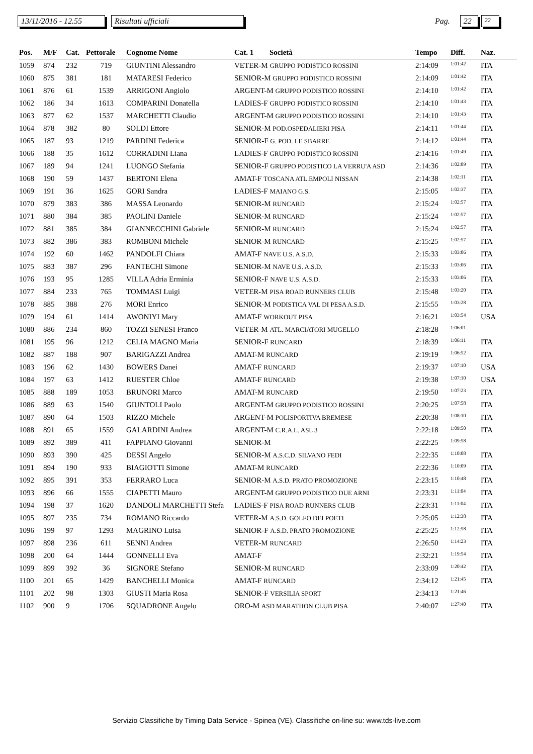13/11/2016 - 12.55
Risultati ufficiali
Pag.
22
22
| Pos. | M/F | Cat. | Pettorale | Cognome Nome | Cat. 1 | Società | Tempo | Diff. | Naz. |
| --- | --- | --- | --- | --- | --- | --- | --- | --- | --- |
| 1059 | 874 | 232 | 719 | GIUNTINI Alessandro | VETER-M GRUPPO PODISTICO ROSSINI | | 2:14:09 | 1:01:42 | ITA |
| 1060 | 875 | 381 | 181 | MATARESI Federico | SENIOR-M GRUPPO PODISTICO ROSSINI | | 2:14:09 | 1:01:42 | ITA |
| 1061 | 876 | 61 | 1539 | ARRIGONI Angiolo | ARGENT-M GRUPPO PODISTICO ROSSINI | | 2:14:10 | 1:01:42 | ITA |
| 1062 | 186 | 34 | 1613 | COMPARINI Donatella | LADIES-F GRUPPO PODISTICO ROSSINI | | 2:14:10 | 1:01:43 | ITA |
| 1063 | 877 | 62 | 1537 | MARCHETTI Claudio | ARGENT-M GRUPPO PODISTICO ROSSINI | | 2:14:10 | 1:01:43 | ITA |
| 1064 | 878 | 382 | 80 | SOLDI Ettore | SENIOR-M POD.OSPEDALIERI PISA | | 2:14:11 | 1:01:44 | ITA |
| 1065 | 187 | 93 | 1219 | PARDINI Federica | SENIOR-F G. POD. LE SBARRE | | 2:14:12 | 1:01:44 | ITA |
| 1066 | 188 | 35 | 1612 | CORRADINI Liana | LADIES-F GRUPPO PODISTICO ROSSINI | | 2:14:16 | 1:01:49 | ITA |
| 1067 | 189 | 94 | 1241 | LUONGO Stefania | SENIOR-F GRUPPO PODISTICO LA VERRU'A ASD | | 2:14:36 | 1:02:09 | ITA |
| 1068 | 190 | 59 | 1437 | BERTONI Elena | AMAT-F TOSCANA ATL.EMPOLI NISSAN | | 2:14:38 | 1:02:11 | ITA |
| 1069 | 191 | 36 | 1625 | GORI Sandra | LADIES-F MAIANO G.S. | | 2:15:05 | 1:02:37 | ITA |
| 1070 | 879 | 383 | 386 | MASSA Leonardo | SENIOR-M RUNCARD | | 2:15:24 | 1:02:57 | ITA |
| 1071 | 880 | 384 | 385 | PAOLINI Daniele | SENIOR-M RUNCARD | | 2:15:24 | 1:02:57 | ITA |
| 1072 | 881 | 385 | 384 | GIANNECCHINI Gabriele | SENIOR-M RUNCARD | | 2:15:24 | 1:02:57 | ITA |
| 1073 | 882 | 386 | 383 | ROMBONI Michele | SENIOR-M RUNCARD | | 2:15:25 | 1:02:57 | ITA |
| 1074 | 192 | 60 | 1462 | PANDOLFI Chiara | AMAT-F NAVE U.S. A.S.D. | | 2:15:33 | 1:03:06 | ITA |
| 1075 | 883 | 387 | 296 | FANTECHI Simone | SENIOR-M NAVE U.S. A.S.D. | | 2:15:33 | 1:03:06 | ITA |
| 1076 | 193 | 95 | 1285 | VILLA Adria Erminia | SENIOR-F NAVE U.S. A.S.D. | | 2:15:33 | 1:03:06 | ITA |
| 1077 | 884 | 233 | 765 | TOMMASI Luigi | VETER-M PISA ROAD RUNNERS CLUB | | 2:15:48 | 1:03:20 | ITA |
| 1078 | 885 | 388 | 276 | MORI Enrico | SENIOR-M PODISTICA VAL DI PESA A.S.D. | | 2:15:55 | 1:03:28 | ITA |
| 1079 | 194 | 61 | 1414 | AWONIYI Mary | AMAT-F WORKOUT PISA | | 2:16:21 | 1:03:54 | USA |
| 1080 | 886 | 234 | 860 | TOZZI SENESI Franco | VETER-M ATL. MARCIATORI MUGELLO | | 2:18:28 | 1:06:01 | |
| 1081 | 195 | 96 | 1212 | CELIA MAGNO Maria | SENIOR-F RUNCARD | | 2:18:39 | 1:06:11 | ITA |
| 1082 | 887 | 188 | 907 | BARIGAZZI Andrea | AMAT-M RUNCARD | | 2:19:19 | 1:06:52 | ITA |
| 1083 | 196 | 62 | 1430 | BOWERS Danei | AMAT-F RUNCARD | | 2:19:37 | 1:07:10 | USA |
| 1084 | 197 | 63 | 1412 | RUESTER Chloe | AMAT-F RUNCARD | | 2:19:38 | 1:07:10 | USA |
| 1085 | 888 | 189 | 1053 | BRUNORI Marco | AMAT-M RUNCARD | | 2:19:50 | 1:07:23 | ITA |
| 1086 | 889 | 63 | 1540 | GIUNTOLI Paolo | ARGENT-M GRUPPO PODISTICO ROSSINI | | 2:20:25 | 1:07:58 | ITA |
| 1087 | 890 | 64 | 1503 | RIZZO Michele | ARGENT-M POLISPORTIVA BREMESE | | 2:20:38 | 1:08:10 | ITA |
| 1088 | 891 | 65 | 1559 | GALARDINI Andrea | ARGENT-M C.R.A.L. ASL 3 | | 2:22:18 | 1:09:50 | ITA |
| 1089 | 892 | 389 | 411 | FAPPIANO Giovanni | SENIOR-M | | 2:22:25 | 1:09:58 | |
| 1090 | 893 | 390 | 425 | DESSI Angelo | SENIOR-M A.S.C.D. SILVANO FEDI | | 2:22:35 | 1:10:08 | ITA |
| 1091 | 894 | 190 | 933 | BIAGIOTTI Simone | AMAT-M RUNCARD | | 2:22:36 | 1:10:09 | ITA |
| 1092 | 895 | 391 | 353 | FERRARO Luca | SENIOR-M A.S.D. PRATO PROMOZIONE | | 2:23:15 | 1:10:48 | ITA |
| 1093 | 896 | 66 | 1555 | CIAPETTI Mauro | ARGENT-M GRUPPO PODISTICO DUE ARNI | | 2:23:31 | 1:11:04 | ITA |
| 1094 | 198 | 37 | 1620 | DANDOLI MARCHETTI Stefa | LADIES-F PISA ROAD RUNNERS CLUB | | 2:23:31 | 1:11:04 | ITA |
| 1095 | 897 | 235 | 734 | ROMANO Riccardo | VETER-M A.S.D. GOLFO DEI POETI | | 2:25:05 | 1:12:38 | ITA |
| 1096 | 199 | 97 | 1293 | MAGRINO Luisa | SENIOR-F A.S.D. PRATO PROMOZIONE | | 2:25:25 | 1:12:58 | ITA |
| 1097 | 898 | 236 | 611 | SENNI Andrea | VETER-M RUNCARD | | 2:26:50 | 1:14:23 | ITA |
| 1098 | 200 | 64 | 1444 | GONNELLI Eva | AMAT-F | | 2:32:21 | 1:19:54 | ITA |
| 1099 | 899 | 392 | 36 | SIGNORE Stefano | SENIOR-M RUNCARD | | 2:33:09 | 1:20:42 | ITA |
| 1100 | 201 | 65 | 1429 | BANCHELLI Monica | AMAT-F RUNCARD | | 2:34:12 | 1:21:45 | ITA |
| 1101 | 202 | 98 | 1303 | GIUSTI Maria Rosa | SENIOR-F VERSILIA SPORT | | 2:34:13 | 1:21:46 | |
| 1102 | 900 | 9 | 1706 | SQUADRONE Angelo | ORO-M ASD MARATHON CLUB PISA | | 2:40:07 | 1:27:40 | ITA |
Servizio Classifiche by Timing Data Service - Spinea (VE). Classifiche on-line su: www.tds-live.com